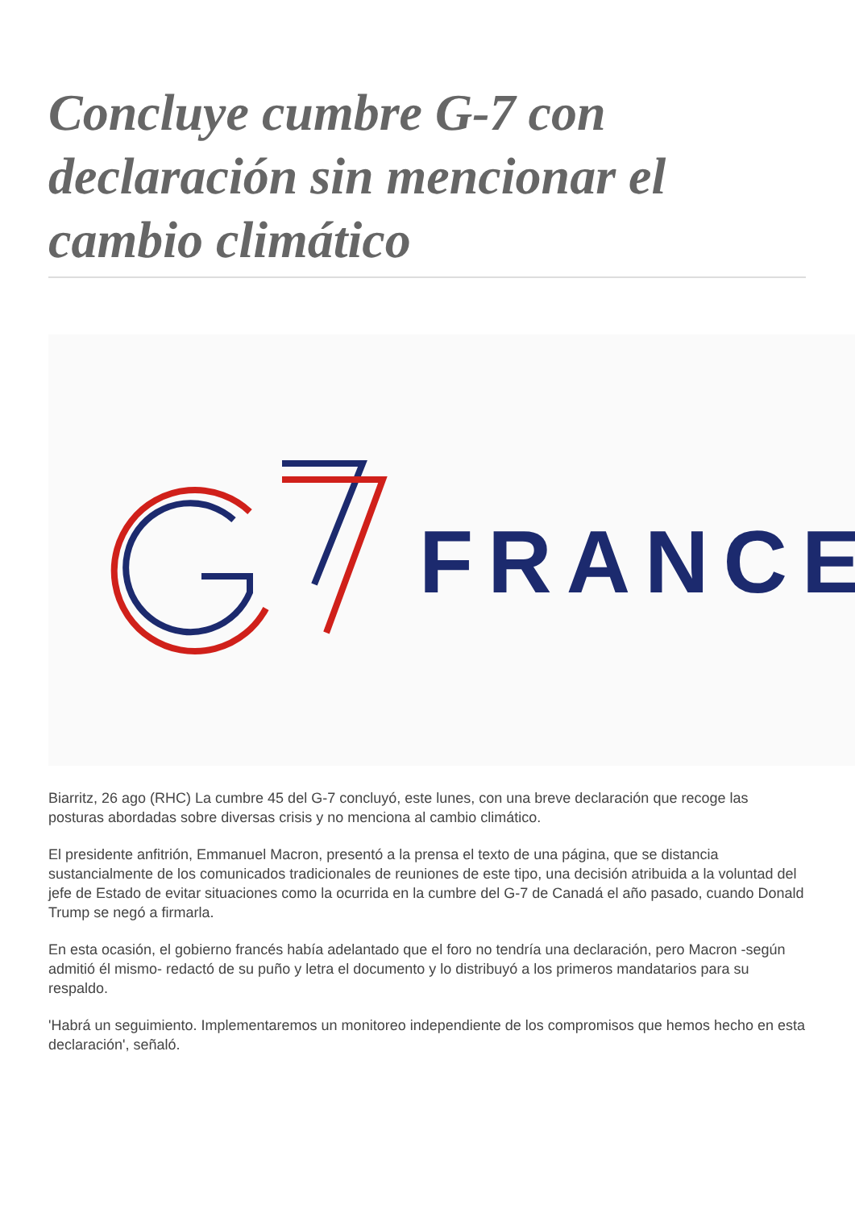Concluye cumbre G-7 con declaración sin mencionar el cambio climático
FRANCE
Biarritz, 26 ago (RHC) La cumbre 45 del G-7 concluyó, este lunes, con una breve declaración que recoge las posturas abordadas sobre diversas crisis y no menciona al cambio climático.
El presidente anfitrión, Emmanuel Macron, presentó a la prensa el texto de una página, que se distancia sustancialmente de los comunicados tradicionales de reuniones de este tipo, una decisión atribuida a la voluntad del jefe de Estado de evitar situaciones como la ocurrida en la cumbre del G-7 de Canadá el año pasado, cuando Donald Trump se negó a firmarla.
En esta ocasión, el gobierno francés había adelantado que el foro no tendría una declaración, pero Macron -según admitió él mismo- redactó de su puño y letra el documento y lo distribuyó a los primeros mandatarios para su respaldo.
'Habrá un seguimiento. Implementaremos un monitoreo independiente de los compromisos que hemos hecho en esta declaración', señaló.